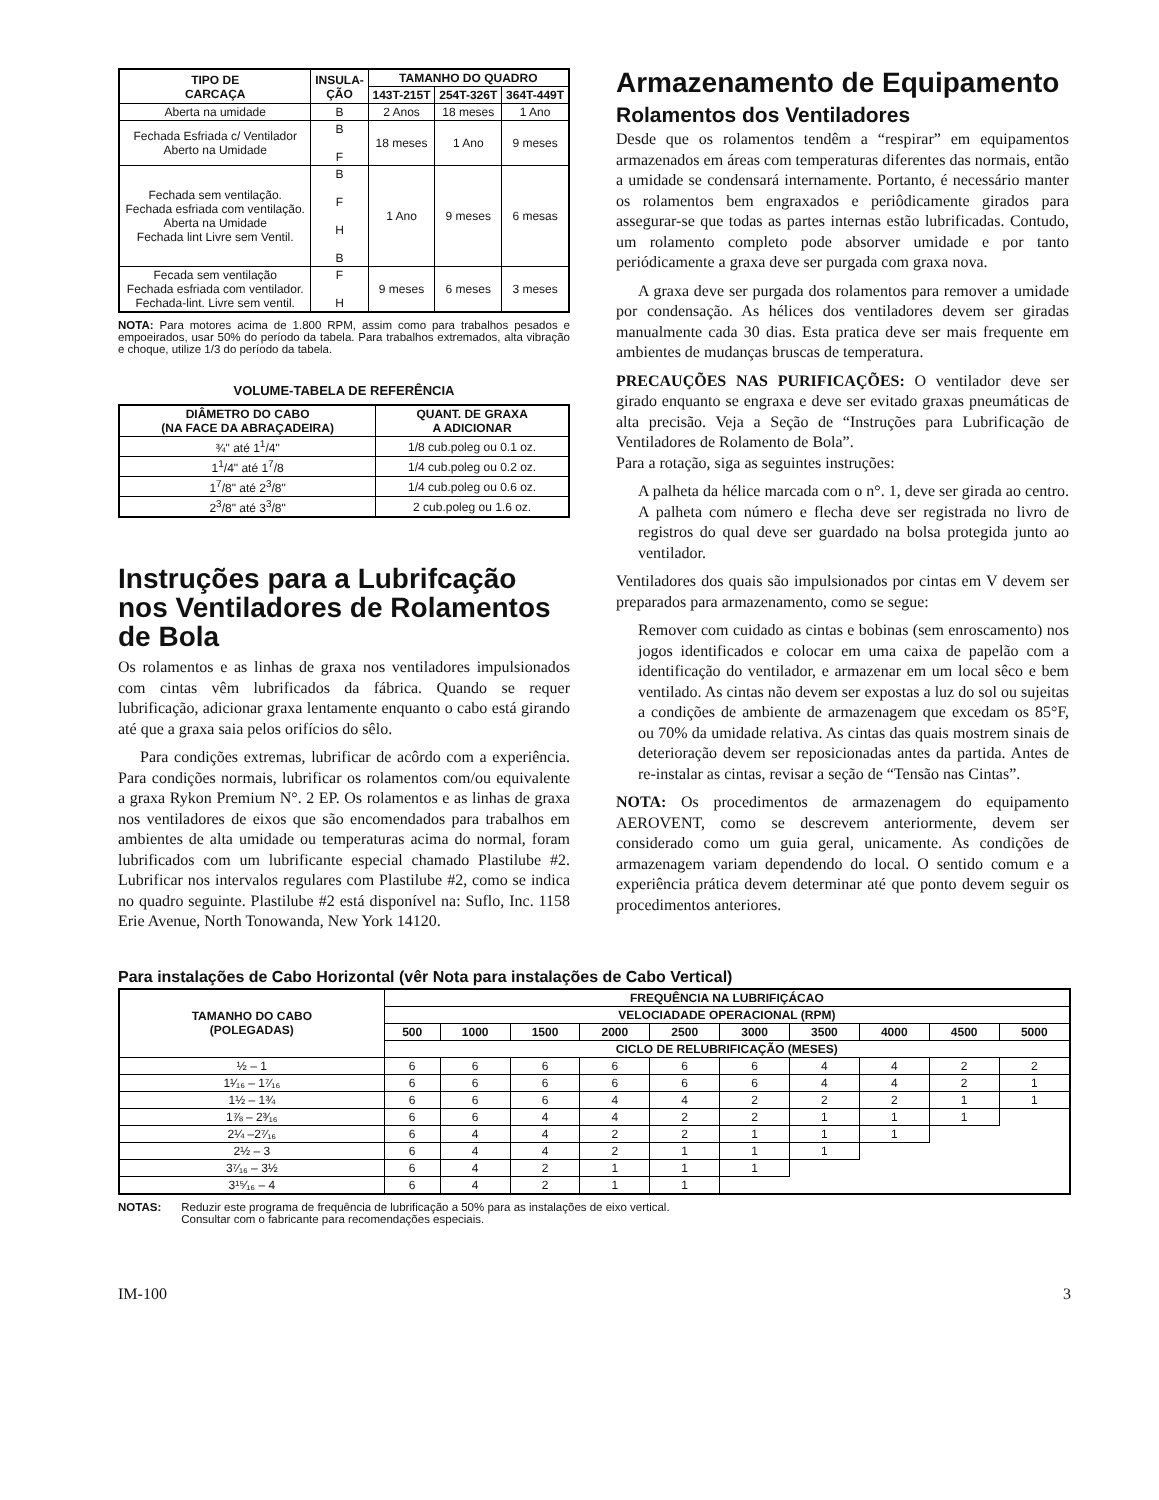| TIPO DE CARCAÇA | INSULA- ÇÃO | TAMANHO DO QUADRO | | |
| --- | --- | --- | --- | --- |
| | | 143T-215T | 254T-326T | 364T-449T |
| Aberta na umidade | B | 2 Anos | 18 meses | 1 Ano |
| Fechada Esfriada c/ Ventilador Aberto na Umidade | B F | 18 meses | 1 Ano | 9 meses |
| Fechada sem ventilação. Fechada esfriada com ventilação. Aberta na Umidade Fechada lint Livre sem Ventil. | B F H B | 1 Ano | 9 meses | 6 mesas |
| Fecada sem ventilação Fechada esfriada com ventilador. Fechada-lint. Livre sem ventil. | F H | 9 meses | 6 meses | 3 meses |
NOTA: Para motores acima de 1.800 RPM, assim como para trabalhos pesados e empoeirados, usar 50% do período da tabela. Para trabalhos extremados, alta vibração e choque, utilize 1/3 do período da tabela.
VOLUME-TABELA DE REFERÊNCIA
| DIÂMETRO DO CABO (NA FACE DA ABRAÇADEIRA) | QUANT. DE GRAXA A ADICIONAR |
| --- | --- |
| ¾" até 1<sup>1</sup>/4" | 1/8 cub.poleg ou 0.1 oz. |
| 1<sup>1</sup>/4" até 1<sup>7</sup>/8 | 1/4 cub.poleg ou 0.2 oz. |
| 1<sup>7</sup>/8" até 2<sup>3</sup>/8" | 1/4 cub.poleg ou 0.6 oz. |
| 2<sup>3</sup>/8" até 3<sup>3</sup>/8" | 2 cub.poleg ou 1.6 oz. |
Instruções para a Lubrifcação nos Ventiladores de Rolamentos de Bola
Os rolamentos e as linhas de graxa nos ventiladores impulsionados com cintas vêm lubrificados da fábrica. Quando se requer lubrificação, adicionar graxa lentamente enquanto o cabo está girando até que a graxa saia pelos orifícios do sêlo.
Para condições extremas, lubrificar de acôrdo com a experiência. Para condições normais, lubrificar os rolamentos com/ou equivalente a graxa Rykon Premium N°. 2 EP. Os rolamentos e as linhas de graxa nos ventiladores de eixos que são encomendados para trabalhos em ambientes de alta umidade ou temperaturas acima do normal, foram lubrificados com um lubrificante especial chamado Plastilube #2. Lubrificar nos intervalos regulares com Plastilube #2, como se indica no quadro seguinte. Plastilube #2 está disponível na: Suflo, Inc. 1158 Erie Avenue, North Tonowanda, New York 14120.
Armazenamento de Equipamento
Rolamentos dos Ventiladores
Desde que os rolamentos tendêm a “respirar” em equipamentos armazenados em áreas com temperaturas diferentes das normais, então a umidade se condensará internamente. Portanto, é necessário manter os rolamentos bem engraxados e periôdicamente girados para assegurar-se que todas as partes internas estão lubrificadas. Contudo, um rolamento completo pode absorver umidade e por tanto periódicamente a graxa deve ser purgada com graxa nova.
A graxa deve ser purgada dos rolamentos para remover a umidade por condensação. As hélices dos ventiladores devem ser giradas manualmente cada 30 dias. Esta pratica deve ser mais frequente em ambientes de mudanças bruscas de temperatura.
PRECAUÇÕES NAS PURIFICAÇÕES: O ventilador deve ser girado enquanto se engraxa e deve ser evitado graxas pneumáticas de alta precisão. Veja a Seção de “Instruções para Lubrificação de Ventiladores de Rolamento de Bola”.
Para a rotação, siga as seguintes instruções:
A palheta da hélice marcada com o n°. 1, deve ser girada ao centro. A palheta com número e flecha deve ser registrada no livro de registros do qual deve ser guardado na bolsa protegida junto ao ventilador.
Ventiladores dos quais são impulsionados por cintas em V devem ser preparados para armazenamento, como se segue:
Remover com cuidado as cintas e bobinas (sem enroscamento) nos jogos identificados e colocar em uma caixa de papelão com a identificação do ventilador, e armazenar em um local sêco e bem ventilado. As cintas não devem ser expostas a luz do sol ou sujeitas a condições de ambiente de armazenagem que excedam os 85°F, ou 70% da umidade relativa. As cintas das quais mostrem sinais de deterioração devem ser reposicionadas antes da partida. Antes de re-instalar as cintas, revisar a seção de “Tensão nas Cintas”.
NOTA: Os procedimentos de armazenagem do equipamento AEROVENT, como se descrevem anteriormente, devem ser considerado como um guia geral, unicamente. As condições de armazenagem variam dependendo do local. O sentido comum e a experiência prática devem determinar até que ponto devem seguir os procedimentos anteriores.
Para instalações de Cabo Horizontal (vêr Nota para instalações de Cabo Vertical)
| TAMANHO DO CABO (POLEGADAS) | FREQUÊNCIA NA LUBRIFIÇÁCAO | | | | | | | | | |
| --- | --- | --- | --- | --- | --- | --- | --- | --- | --- | --- |
| | VELOCIADADE OPERACIONAL (RPM) | | | | | | | | | |
| | 500 | 1000 | 1500 | 2000 | 2500 | 3000 | 3500 | 4000 | 4500 | 5000 |
| | CICLO DE RELUBRIFICAÇÃO (MESES) | | | | | | | | | |
| ½ – 1 | 6 | 6 | 6 | 6 | 6 | 6 | 4 | 4 | 2 | 2 |
| 1¹⁄₁₆ – 1⁷⁄₁₆ | 6 | 6 | 6 | 6 | 6 | 6 | 4 | 4 | 2 | 1 |
| 1½ – 1¾ | 6 | 6 | 6 | 4 | 4 | 2 | 2 | 2 | 1 | 1 |
| 1⅞ – 2³⁄₁₆ | 6 | 6 | 4 | 4 | 2 | 2 | 1 | 1 | 1 | |
| 2¼ –2⁷⁄₁₆ | 6 | 4 | 4 | 2 | 2 | 1 | 1 | 1 | | |
| 2½ – 3 | 6 | 4 | 4 | 2 | 1 | 1 | 1 | | | |
| 3⁷⁄₁₆ – 3½ | 6 | 4 | 2 | 1 | 1 | 1 | | | | |
| 3¹⁵⁄₁₆ – 4 | 6 | 4 | 2 | 1 | 1 | | | | | |
NOTAS: Reduzir este programa de frequência de lubrificação a 50% para as instalações de eixo vertical.
Consultar com o fabricante para recomendações especiais.
IM-100 3